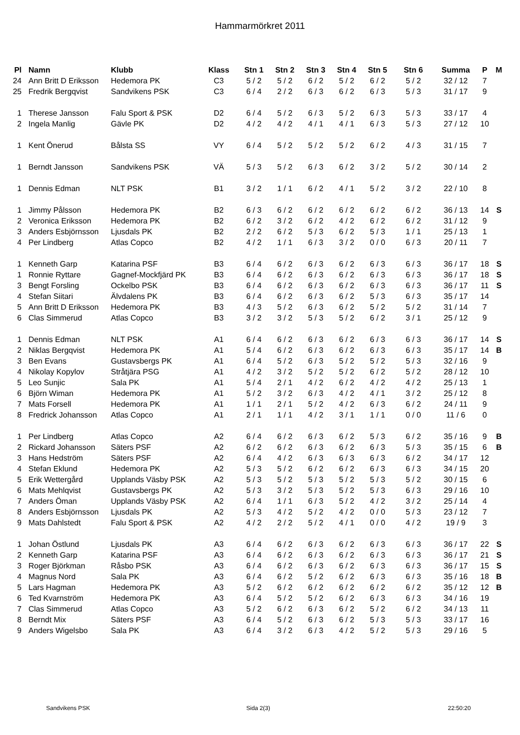Hammarmörkret 2011
| Pl | | Namn | Klubb | Klass | Stn 1 | Stn 2 | Stn 3 | Stn 4 | Stn 5 | Stn 6 | Summa | P | M |
| --- | --- | --- | --- | --- | --- | --- | --- | --- | --- | --- | --- | --- | --- |
| 24 | | Ann Britt D Eriksson | Hedemora PK | C3 | 5 / 2 | 5 / 2 | 6 / 2 | 5 / 2 | 6 / 2 | 5 / 2 | 32 / 12 | 7 | |
| 25 | | Fredrik Bergqvist | Sandvikens PSK | C3 | 6 / 4 | 2 / 2 | 6 / 3 | 6 / 2 | 6 / 3 | 5 / 3 | 31 / 17 | 9 | |
| 1 | | Therese Jansson | Falu Sport & PSK | D2 | 6 / 4 | 5 / 2 | 6 / 3 | 5 / 2 | 6 / 3 | 5 / 3 | 33 / 17 | 4 | |
| 2 | | Ingela Manlig | Gävle PK | D2 | 4 / 2 | 4 / 2 | 4 / 1 | 4 / 1 | 6 / 3 | 5 / 3 | 27 / 12 | 10 | |
| 1 | | Kent Önerud | Bålsta SS | VY | 6 / 4 | 5 / 2 | 5 / 2 | 5 / 2 | 6 / 2 | 4 / 3 | 31 / 15 | 7 | |
| 1 | | Berndt Jansson | Sandvikens PSK | VÄ | 5 / 3 | 5 / 2 | 6 / 3 | 6 / 2 | 3 / 2 | 5 / 2 | 30 / 14 | 2 | |
| 1 | | Dennis Edman | NLT PSK | B1 | 3 / 2 | 1 / 1 | 6 / 2 | 4 / 1 | 5 / 2 | 3 / 2 | 22 / 10 | 8 | |
| 1 | | Jimmy Pålsson | Hedemora PK | B2 | 6 / 3 | 6 / 2 | 6 / 2 | 6 / 2 | 6 / 2 | 6 / 2 | 36 / 13 | 14 | S |
| 2 | | Veronica Eriksson | Hedemora PK | B2 | 6 / 2 | 3 / 2 | 6 / 2 | 4 / 2 | 6 / 2 | 6 / 2 | 31 / 12 | 9 | |
| 3 | | Anders Esbjörnsson | Ljusdals PK | B2 | 2 / 2 | 6 / 2 | 5 / 3 | 6 / 2 | 5 / 3 | 1 / 1 | 25 / 13 | 1 | |
| 4 | | Per Lindberg | Atlas Copco | B2 | 4 / 2 | 1 / 1 | 6 / 3 | 3 / 2 | 0 / 0 | 6 / 3 | 20 / 11 | 7 | |
| 1 | | Kenneth Garp | Katarina PSF | B3 | 6 / 4 | 6 / 2 | 6 / 3 | 6 / 2 | 6 / 3 | 6 / 3 | 36 / 17 | 18 | S |
| 1 | | Ronnie Ryttare | Gagnef-Mockfjärd PK | B3 | 6 / 4 | 6 / 2 | 6 / 3 | 6 / 2 | 6 / 3 | 6 / 3 | 36 / 17 | 18 | S |
| 3 | | Bengt Forsling | Ockelbo PSK | B3 | 6 / 4 | 6 / 2 | 6 / 3 | 6 / 2 | 6 / 3 | 6 / 3 | 36 / 17 | 11 | S |
| 4 | | Stefan Siitari | Älvdalens PK | B3 | 6 / 4 | 6 / 2 | 6 / 3 | 6 / 2 | 5 / 3 | 6 / 3 | 35 / 17 | 14 | |
| 5 | | Ann Britt D Eriksson | Hedemora PK | B3 | 4 / 3 | 5 / 2 | 6 / 3 | 6 / 2 | 5 / 2 | 5 / 2 | 31 / 14 | 7 | |
| 6 | | Clas Simmerud | Atlas Copco | B3 | 3 / 2 | 3 / 2 | 5 / 3 | 5 / 2 | 6 / 2 | 3 / 1 | 25 / 12 | 9 | |
| 1 | | Dennis Edman | NLT PSK | A1 | 6 / 4 | 6 / 2 | 6 / 3 | 6 / 2 | 6 / 3 | 6 / 3 | 36 / 17 | 14 | S |
| 2 | | Niklas Bergqvist | Hedemora PK | A1 | 5 / 4 | 6 / 2 | 6 / 3 | 6 / 2 | 6 / 3 | 6 / 3 | 35 / 17 | 14 | B |
| 3 | | Ben Evans | Gustavsbergs PK | A1 | 6 / 4 | 5 / 2 | 6 / 3 | 5 / 2 | 5 / 2 | 5 / 3 | 32 / 16 | 9 | |
| 4 | | Nikolay Kopylov | Stråtjära PSG | A1 | 4 / 2 | 3 / 2 | 5 / 2 | 5 / 2 | 6 / 2 | 5 / 2 | 28 / 12 | 10 | |
| 5 | | Leo Sunjic | Sala PK | A1 | 5 / 4 | 2 / 1 | 4 / 2 | 6 / 2 | 4 / 2 | 4 / 2 | 25 / 13 | 1 | |
| 6 | | Björn Wiman | Hedemora PK | A1 | 5 / 2 | 3 / 2 | 6 / 3 | 4 / 2 | 4 / 1 | 3 / 2 | 25 / 12 | 8 | |
| 7 | | Mats Forsell | Hedemora PK | A1 | 1 / 1 | 2 / 1 | 5 / 2 | 4 / 2 | 6 / 3 | 6 / 2 | 24 / 11 | 9 | |
| 8 | | Fredrick Johansson | Atlas Copco | A1 | 2 / 1 | 1 / 1 | 4 / 2 | 3 / 1 | 1 / 1 | 0 / 0 | 11 / 6 | 0 | |
| 1 | | Per Lindberg | Atlas Copco | A2 | 6 / 4 | 6 / 2 | 6 / 3 | 6 / 2 | 5 / 3 | 6 / 2 | 35 / 16 | 9 | B |
| 2 | | Rickard Johansson | Säters PSF | A2 | 6 / 2 | 6 / 2 | 6 / 3 | 6 / 2 | 6 / 3 | 5 / 3 | 35 / 15 | 6 | B |
| 3 | | Hans Hedström | Säters PSF | A2 | 6 / 4 | 4 / 2 | 6 / 3 | 6 / 3 | 6 / 3 | 6 / 2 | 34 / 17 | 12 | |
| 4 | | Stefan Eklund | Hedemora PK | A2 | 5 / 3 | 5 / 2 | 6 / 2 | 6 / 2 | 6 / 3 | 6 / 3 | 34 / 15 | 20 | |
| 5 | | Erik Wettergård | Upplands Väsby PSK | A2 | 5 / 3 | 5 / 2 | 5 / 3 | 5 / 2 | 5 / 3 | 5 / 2 | 30 / 15 | 6 | |
| 6 | | Mats Mehlqvist | Gustavsbergs PK | A2 | 5 / 3 | 3 / 2 | 5 / 3 | 5 / 2 | 5 / 3 | 6 / 3 | 29 / 16 | 10 | |
| 7 | | Anders Öman | Upplands Väsby PSK | A2 | 6 / 4 | 1 / 1 | 6 / 3 | 5 / 2 | 4 / 2 | 3 / 2 | 25 / 14 | 4 | |
| 8 | | Anders Esbjörnsson | Ljusdals PK | A2 | 5 / 3 | 4 / 2 | 5 / 2 | 4 / 2 | 0 / 0 | 5 / 3 | 23 / 12 | 7 | |
| 9 | | Mats Dahlstedt | Falu Sport & PSK | A2 | 4 / 2 | 2 / 2 | 5 / 2 | 4 / 1 | 0 / 0 | 4 / 2 | 19 / 9 | 3 | |
| 1 | | Johan Östlund | Ljusdals PK | A3 | 6 / 4 | 6 / 2 | 6 / 3 | 6 / 2 | 6 / 3 | 6 / 3 | 36 / 17 | 22 | S |
| 2 | | Kenneth Garp | Katarina PSF | A3 | 6 / 4 | 6 / 2 | 6 / 3 | 6 / 2 | 6 / 3 | 6 / 3 | 36 / 17 | 21 | S |
| 3 | | Roger Björkman | Råsbo PSK | A3 | 6 / 4 | 6 / 2 | 6 / 3 | 6 / 2 | 6 / 3 | 6 / 3 | 36 / 17 | 15 | S |
| 4 | | Magnus Nord | Sala PK | A3 | 6 / 4 | 6 / 2 | 5 / 2 | 6 / 2 | 6 / 3 | 6 / 3 | 35 / 16 | 18 | B |
| 5 | | Lars Hagman | Hedemora PK | A3 | 5 / 2 | 6 / 2 | 6 / 2 | 6 / 2 | 6 / 2 | 6 / 2 | 35 / 12 | 12 | B |
| 6 | | Ted Kvarnström | Hedemora PK | A3 | 6 / 4 | 5 / 2 | 5 / 2 | 6 / 2 | 6 / 3 | 6 / 3 | 34 / 16 | 19 | |
| 7 | | Clas Simmerud | Atlas Copco | A3 | 5 / 2 | 6 / 2 | 6 / 3 | 6 / 2 | 5 / 2 | 6 / 2 | 34 / 13 | 11 | |
| 8 | | Berndt Mix | Säters PSF | A3 | 6 / 4 | 5 / 2 | 6 / 3 | 6 / 2 | 5 / 3 | 5 / 3 | 33 / 17 | 16 | |
| 9 | | Anders Wigelsbo | Sala PK | A3 | 6 / 4 | 3 / 2 | 6 / 3 | 4 / 2 | 5 / 2 | 5 / 3 | 29 / 16 | 5 | |
Sandvikens PSK Sida 2(3) 22:50:20